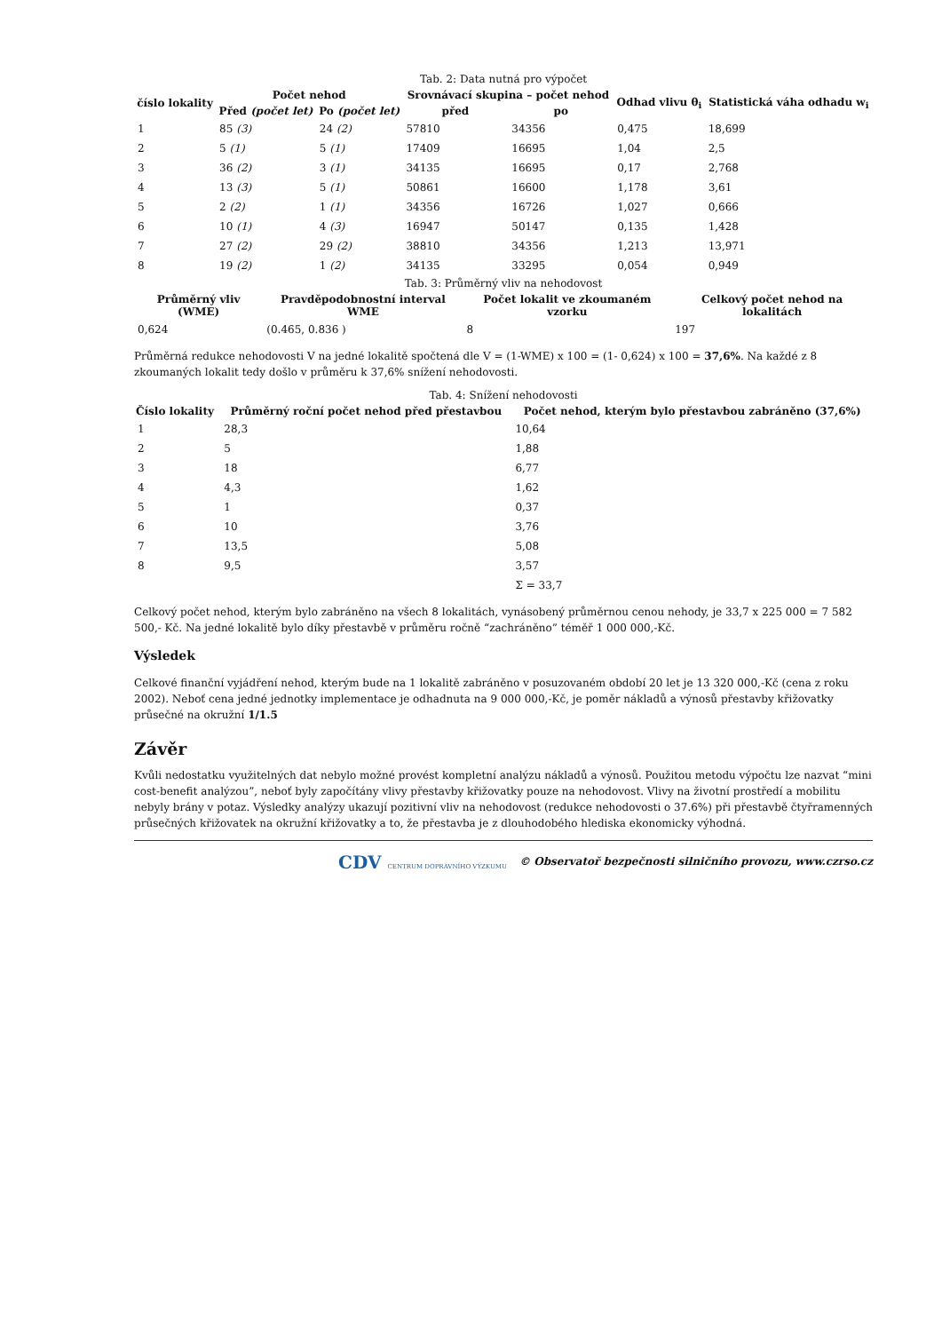Tab. 2: Data nutná pro výpočet
| číslo lokality | Počet nehod | | Srovnávací skupina – počet nehod | | Odhad vlivu θ<sub>i</sub> | Statistická váha odhadu w<sub>i</sub> |
| --- | --- | --- | --- | --- | --- | --- |
| | Před (počet let) | Po (počet let) | před | po | | |
| 1 | 85 (3) | 24 (2) | 57810 | 34356 | 0,475 | 18,699 |
| 2 | 5 (1) | 5 (1) | 17409 | 16695 | 1,04 | 2,5 |
| 3 | 36 (2) | 3 (1) | 34135 | 16695 | 0,17 | 2,768 |
| 4 | 13 (3) | 5 (1) | 50861 | 16600 | 1,178 | 3,61 |
| 5 | 2 (2) | 1 (1) | 34356 | 16726 | 1,027 | 0,666 |
| 6 | 10 (1) | 4 (3) | 16947 | 50147 | 0,135 | 1,428 |
| 7 | 27 (2) | 29 (2) | 38810 | 34356 | 1,213 | 13,971 |
| 8 | 19 (2) | 1 (2) | 34135 | 33295 | 0,054 | 0,949 |
Tab. 3: Průměrný vliv na nehodovost
| Průměrný vliv (WME) | Pravděpodobnostní interval WME | Počet lokalit ve zkoumaném vzorku | Celkový počet nehod na lokalitách |
| --- | --- | --- | --- |
| 0,624 | (0.465, 0.836 ) | 8 | 197 |
Průměrná redukce nehodovosti V na jedné lokalitě spočtená dle V = (1-WME) x 100 = (1- 0,624) x 100 = 37,6%. Na každé z 8 zkoumaných lokalit tedy došlo v průměru k 37,6% snížení nehodovosti.
Tab. 4: Snížení nehodovosti
| Číslo lokality | Průměrný roční počet nehod před přestavbou | Počet nehod, kterým bylo přestavbou zabráněno (37,6%) |
| --- | --- | --- |
| 1 | 28,3 | 10,64 |
| 2 | 5 | 1,88 |
| 3 | 18 | 6,77 |
| 4 | 4,3 | 1,62 |
| 5 | 1 | 0,37 |
| 6 | 10 | 3,76 |
| 7 | 13,5 | 5,08 |
| 8 | 9,5 | 3,57 |
| | | Σ = 33,7 |
Celkový počet nehod, kterým bylo zabráněno na všech 8 lokalitách, vynásobený průměrnou cenou nehody, je 33,7 x 225 000 = 7 582 500,- Kč. Na jedné lokalitě bylo díky přestavbě v průměru ročně “zachráněno” téměř 1 000 000,-Kč.
Výsledek
Celkové finanční vyjádření nehod, kterým bude na 1 lokalitě zabráněno v posuzovaném období 20 let je 13 320 000,-Kč (cena z roku 2002). Neboť cena jedné jednotky implementace je odhadnuta na 9 000 000,-Kč, je poměr nákladů a výnosů přestavby křižovatky průsečné na okružní 1/1.5
Závěr
Kvůli nedostatku využitelných dat nebylo možné provést kompletní analýzu nákladů a výnosů. Použitou metodu výpočtu lze nazvat “mini cost-benefit analýzou”, neboť byly započítány vlivy přestavby křižovatky pouze na nehodovost. Vlivy na životní prostředí a mobilitu nebyly brány v potaz. Výsledky analýzy ukazují pozitivní vliv na nehodovost (redukce nehodovosti o 37.6%) při přestavbě čtyřramenných průsečných křižovatek na okružní křižovatky a to, že přestavba je z dlouhodobého hlediska ekonomicky výhodná.
CDV CENTRUM DOPRAVNÍHO VÝZKUMU © Observatoř bezpečnosti silničního provozu, www.czrso.cz